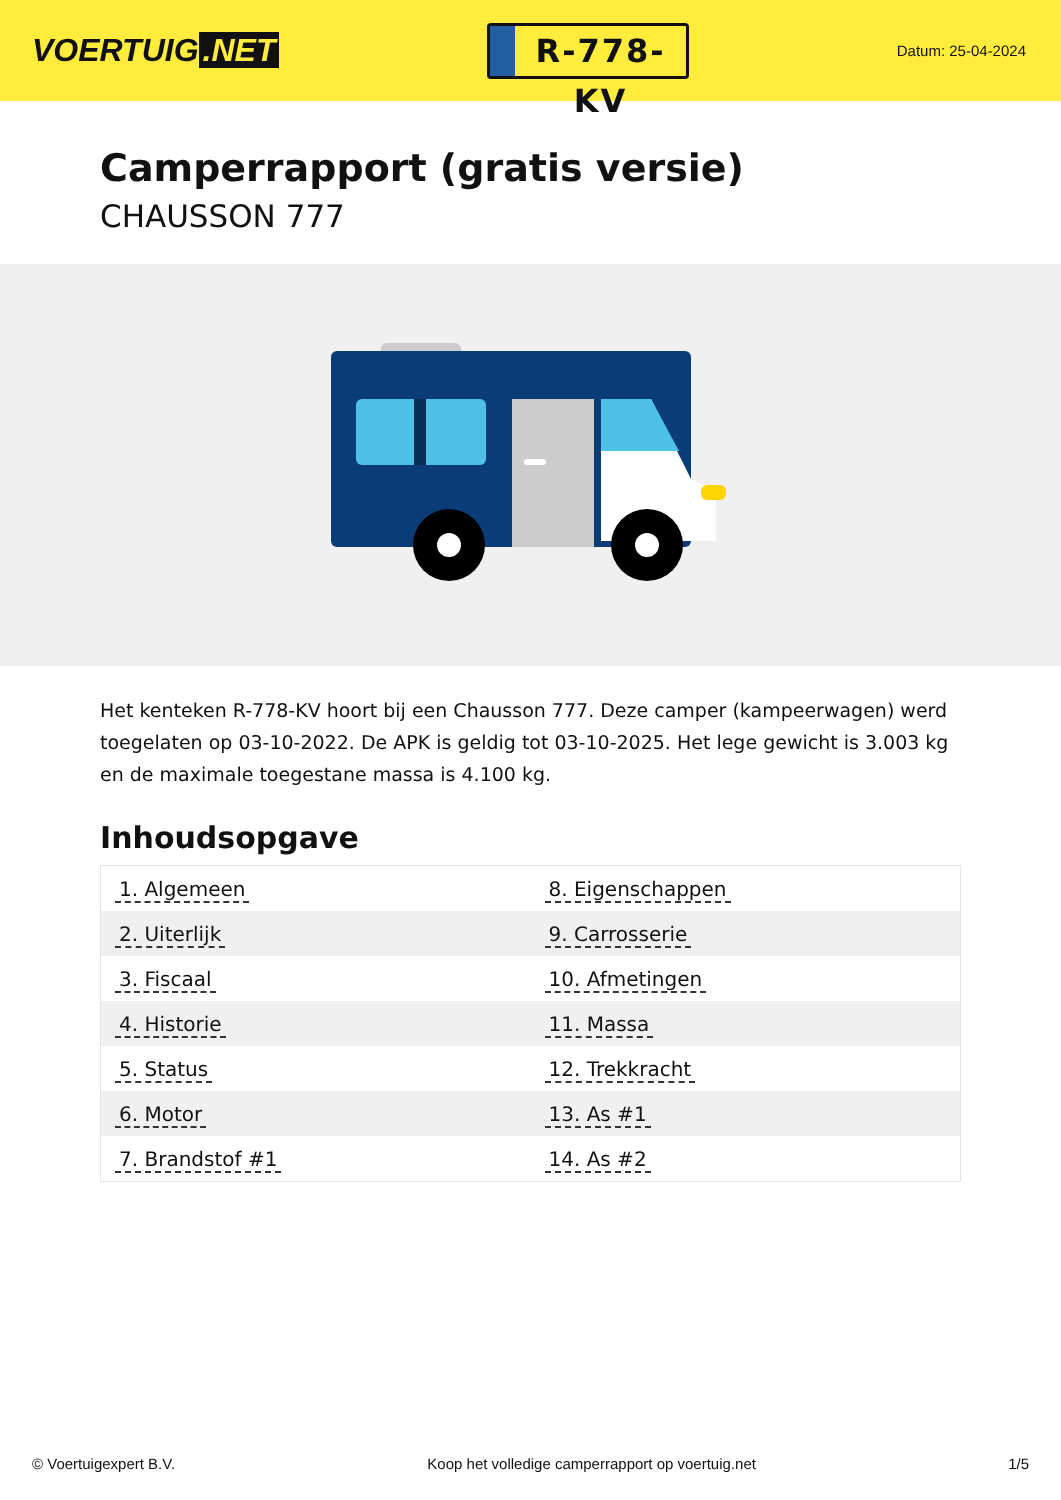VOERTUIG.NET
R-778-KV
Datum: 25-04-2024
Camperrapport (gratis versie)
CHAUSSON 777
Het kenteken R-778-KV hoort bij een Chausson 777. Deze camper (kampeerwagen) werd toegelaten op 03-10-2022. De APK is geldig tot 03-10-2025. Het lege gewicht is 3.003 kg en de maximale toegestane massa is 4.100 kg.
Inhoudsopgave
| 1. Algemeen | 8. Eigenschappen |
| 2. Uiterlijk | 9. Carrosserie |
| 3. Fiscaal | 10. Afmetingen |
| 4. Historie | 11. Massa |
| 5. Status | 12. Trekkracht |
| 6. Motor | 13. As #1 |
| 7. Brandstof #1 | 14. As #2 |
© Voertuigexpert B.V. Koop het volledige camperrapport op voertuig.net
1/5